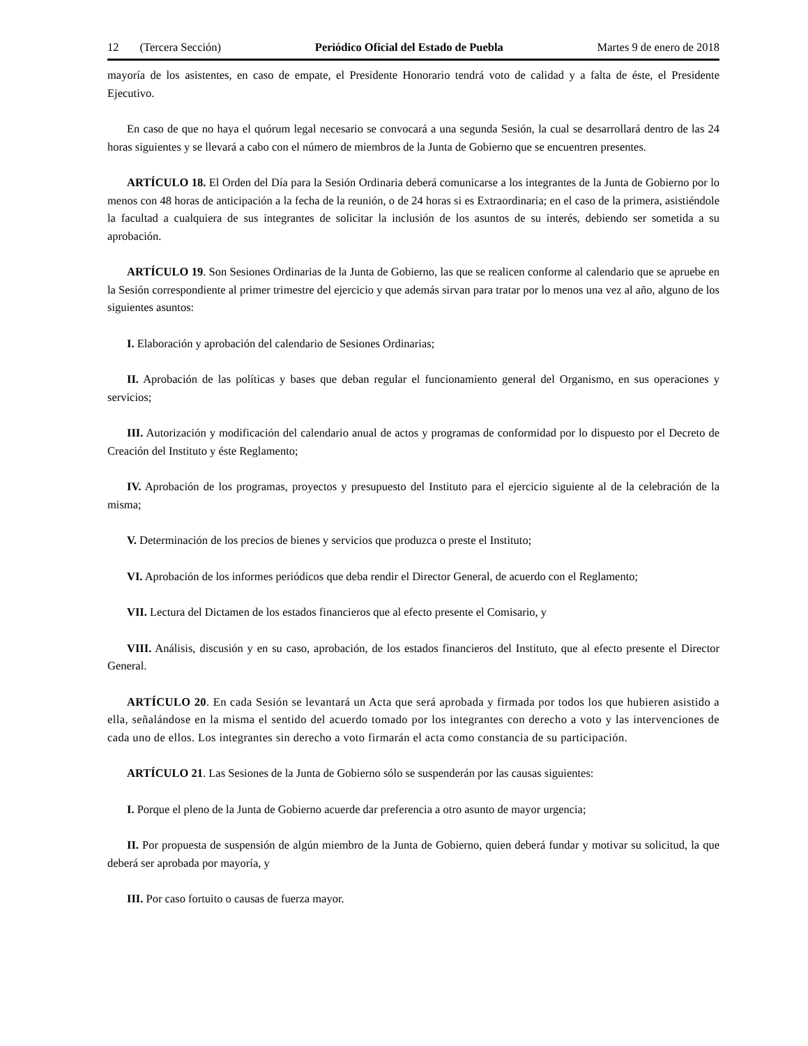12 (Tercera Sección) Periódico Oficial del Estado de Puebla
Martes 9 de enero de 2018
mayoría de los asistentes, en caso de empate, el Presidente Honorario tendrá voto de calidad y a falta de éste, el Presidente Ejecutivo.
En caso de que no haya el quórum legal necesario se convocará a una segunda Sesión, la cual se desarrollará dentro de las 24 horas siguientes y se llevará a cabo con el número de miembros de la Junta de Gobierno que se encuentren presentes.
ARTÍCULO 18. El Orden del Día para la Sesión Ordinaria deberá comunicarse a los integrantes de la Junta de Gobierno por lo menos con 48 horas de anticipación a la fecha de la reunión, o de 24 horas si es Extraordinaria; en el caso de la primera, asistiéndole la facultad a cualquiera de sus integrantes de solicitar la inclusión de los asuntos de su interés, debiendo ser sometida a su aprobación.
ARTÍCULO 19. Son Sesiones Ordinarias de la Junta de Gobierno, las que se realicen conforme al calendario que se apruebe en la Sesión correspondiente al primer trimestre del ejercicio y que además sirvan para tratar por lo menos una vez al año, alguno de los siguientes asuntos:
I. Elaboración y aprobación del calendario de Sesiones Ordinarias;
II. Aprobación de las políticas y bases que deban regular el funcionamiento general del Organismo, en sus operaciones y servicios;
III. Autorización y modificación del calendario anual de actos y programas de conformidad por lo dispuesto por el Decreto de Creación del Instituto y éste Reglamento;
IV. Aprobación de los programas, proyectos y presupuesto del Instituto para el ejercicio siguiente al de la celebración de la misma;
V. Determinación de los precios de bienes y servicios que produzca o preste el Instituto;
VI. Aprobación de los informes periódicos que deba rendir el Director General, de acuerdo con el Reglamento;
VII. Lectura del Dictamen de los estados financieros que al efecto presente el Comisario, y
VIII. Análisis, discusión y en su caso, aprobación, de los estados financieros del Instituto, que al efecto presente el Director General.
ARTÍCULO 20. En cada Sesión se levantará un Acta que será aprobada y firmada por todos los que hubieren asistido a ella, señalándose en la misma el sentido del acuerdo tomado por los integrantes con derecho a voto y las intervenciones de cada uno de ellos. Los integrantes sin derecho a voto firmarán el acta como constancia de su participación.
ARTÍCULO 21. Las Sesiones de la Junta de Gobierno sólo se suspenderán por las causas siguientes:
I. Porque el pleno de la Junta de Gobierno acuerde dar preferencia a otro asunto de mayor urgencia;
II. Por propuesta de suspensión de algún miembro de la Junta de Gobierno, quien deberá fundar y motivar su solicitud, la que deberá ser aprobada por mayoría, y
III. Por caso fortuito o causas de fuerza mayor.